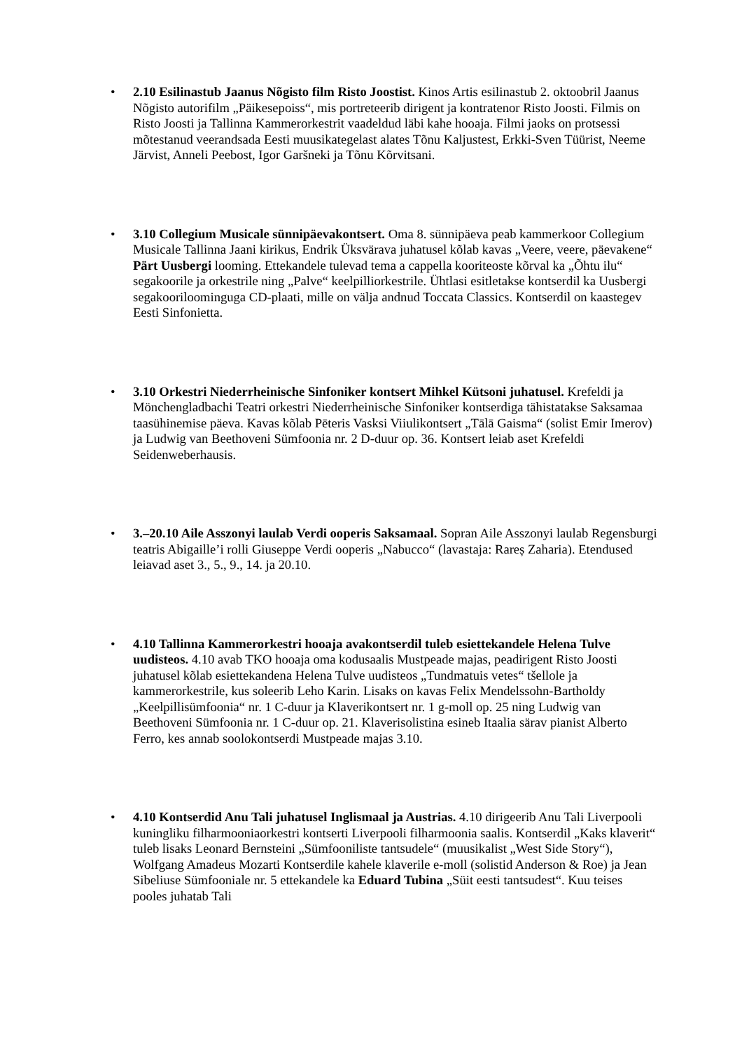• 2.10 Esilinastub Jaanus Nõgisto film Risto Joostist. Kinos Artis esilinastub 2. oktoobril Jaanus Nõgisto autorifilm „Päikesepoiss“, mis portreteerib dirigent ja kontratenor Risto Joosti. Filmis on Risto Joosti ja Tallinna Kammerorkestrit vaadeldud läbi kahe hooaja. Filmi jaoks on protsessi mõtestanud veerandsada Eesti muusikategelast alates Tõnu Kaljustest, Erkki-Sven Tüürist, Neeme Järvist, Anneli Peebost, Igor Garšneki ja Tõnu Kõrvitsani.
• 3.10 Collegium Musicale sünnipäevakontsert. Oma 8. sünnipäeva peab kammerkoor Collegium Musicale Tallinna Jaani kirikus, Endrik Üksvärava juhatusel kõlab kavas „Veere, veere, päevakene“ Pärt Uusbergi looming. Ettekandele tulevad tema a cappella kooriteoste kõrval ka „Õhtu ilu“ segakoorile ja orkestrile ning „Palve“ keelpilliorkestrile. Ühtlasi esitletakse kontserdil ka Uusbergi segakooriloominguga CD-plaati, mille on välja andnud Toccata Classics. Kontserdil on kaastegev Eesti Sinfonietta.
• 3.10 Orkestri Niederrheinische Sinfoniker kontsert Mihkel Kütsoni juhatusel. Krefeldi ja Mönchengladbachi Teatri orkestri Niederrheinische Sinfoniker kontserdiga tähistatakse Saksamaa taasühinemise päeva. Kavas kõlab Pēteris Vasksi Viiulikontsert „Tālā Gaisma“ (solist Emir Imerov) ja Ludwig van Beethoveni Sümfoonia nr. 2 D-duur op. 36. Kontsert leiab aset Krefeldi Seidenweberhausis.
• 3.–20.10 Aile Asszonyi laulab Verdi ooperis Saksamaal. Sopran Aile Asszonyi laulab Regensburgi teatris Abigaille’i rolli Giuseppe Verdi ooperis „Nabucco“ (lavastaja: Rareș Zaharia). Etendused leiavad aset 3., 5., 9., 14. ja 20.10.
• 4.10 Tallinna Kammerorkestri hooaja avakontserdil tuleb esiettekandele Helena Tulve uudisteos. 4.10 avab TKO hooaja oma kodusaalis Mustpeade majas, peadirigent Risto Joosti juhatusel kõlab esiettekandena Helena Tulve uudisteos „Tundmatuis vetes“ tšellole ja kammerorkestrile, kus soleerib Leho Karin. Lisaks on kavas Felix Mendelssohn-Bartholdy „Keelpillisümfoonia“ nr. 1 C-duur ja Klaverikontsert nr. 1 g-moll op. 25 ning Ludwig van Beethoveni Sümfoonia nr. 1 C-duur op. 21. Klaverisolistina esineb Itaalia särav pianist Alberto Ferro, kes annab soolokontserdi Mustpeade majas 3.10.
• 4.10 Kontserdid Anu Tali juhatusel Inglismaal ja Austrias. 4.10 dirigeerib Anu Tali Liverpooli kuningliku filharmooniaorkestri kontserti Liverpooli filharmoonia saalis. Kontserdil „Kaks klaverit“ tuleb lisaks Leonard Bernsteini „Sümfooniliste tantsudele“ (muusikalist „West Side Story“), Wolfgang Amadeus Mozarti Kontserdile kahele klaverile e-moll (solistid Anderson & Roe) ja Jean Sibeliuse Sümfooniale nr. 5 ettekandele ka Eduard Tubina „Süit eesti tantsudest“. Kuu teises pooles juhatab Tali